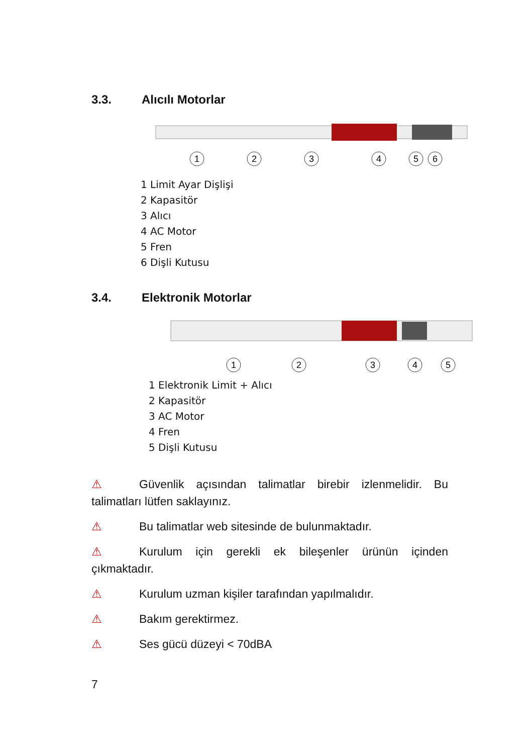3.3. Alıcılı Motorlar
1
2
3
4
5
6
1 Limit Ayar Dişlişi
2 Kapasitör
3 Alıcı
4 AC Motor
5 Fren
6 Dişli Kutusu
3.4. Elektronik Motorlar
1
2
3
4
5
1 Elektronik Limit + Alıcı
2 Kapasitör
3 AC Motor
4 Fren
5 Dişli Kutusu
⚠ Güvenlik açısından talimatlar birebir izlenmelidir. Bu talimatları lütfen saklayınız.
⚠ Bu talimatlar web sitesinde de bulunmaktadır.
⚠ Kurulum için gerekli ek bileşenler ürünün içinden çıkmaktadır.
⚠ Kurulum uzman kişiler tarafından yapılmalıdır.
⚠ Bakım gerektirmez.
⚠ Ses gücü düzeyi < 70dBA
7